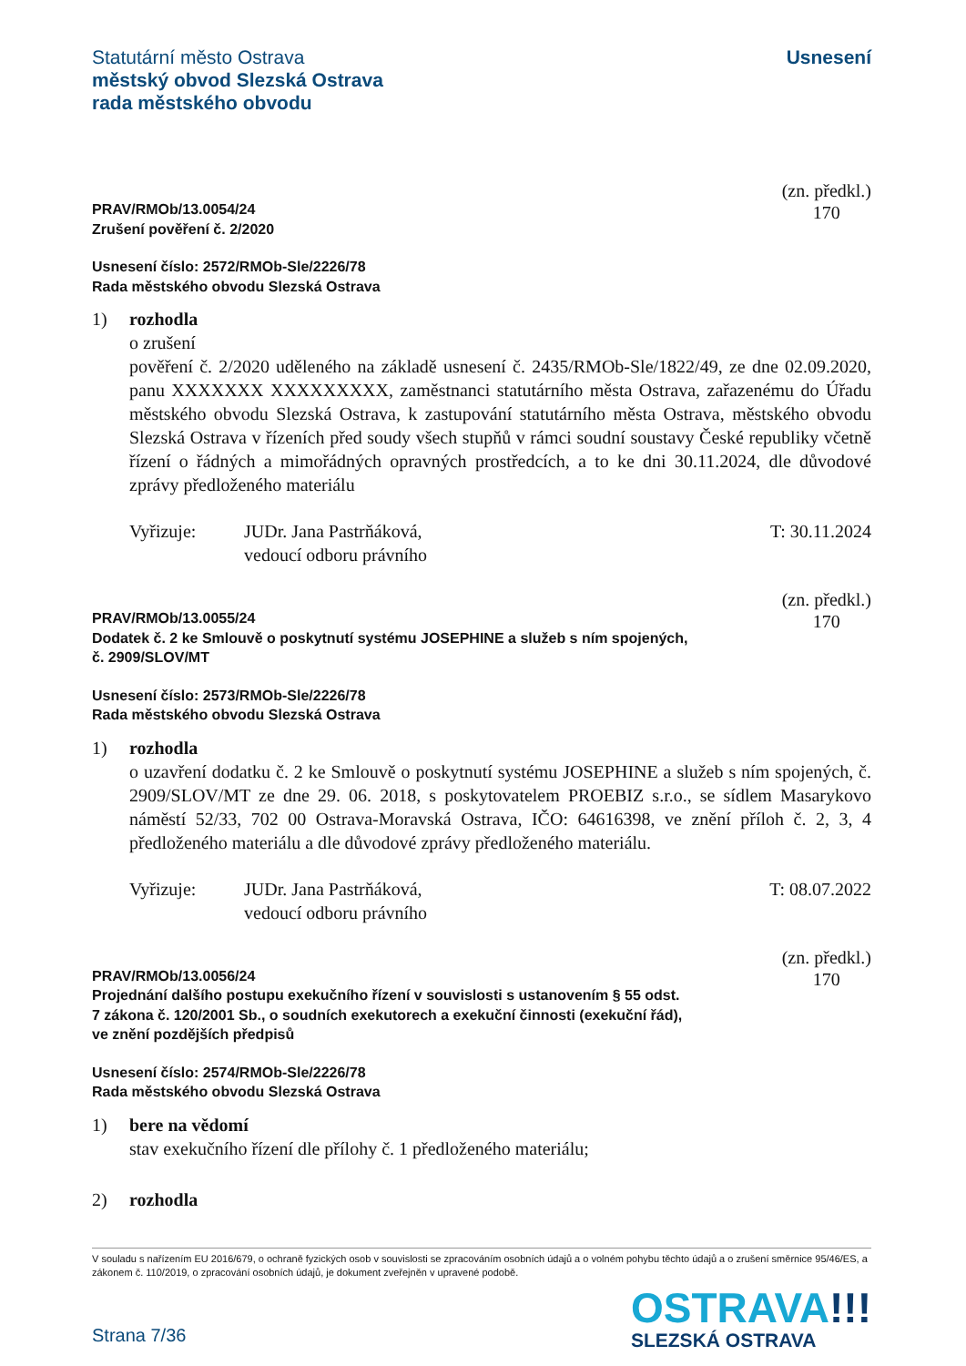Statutární město Ostrava
městský obvod Slezská Ostrava
rada městského obvodu
Usnesení
PRAV/RMOb/13.0054/24
Zrušení pověření č. 2/2020
(zn. předkl.)
170
Usnesení číslo: 2572/RMOb-Sle/2226/78
Rada městského obvodu Slezská Ostrava
1) rozhodla
o zrušení
pověření č. 2/2020 uděleného na základě usnesení č. 2435/RMOb-Sle/1822/49, ze dne 02.09.2020, panu XXXXXXX XXXXXXXXX, zaměstnanci statutárního města Ostrava, zařazenému do Úřadu městského obvodu Slezská Ostrava, k zastupování statutárního města Ostrava, městského obvodu Slezská Ostrava v řízeních před soudy všech stupňů v rámci soudní soustavy České republiky včetně řízení o řádných a mimořádných opravných prostředcích, a to ke dni 30.11.2024, dle důvodové zprávy předloženého materiálu
Vyřizuje: JUDr. Jana Pastrňáková,
vedoucí odboru právního
T: 30.11.2024
PRAV/RMOb/13.0055/24
Dodatek č. 2 ke Smlouvě o poskytnutí systému JOSEPHINE a služeb s ním spojených,
č. 2909/SLOV/MT
(zn. předkl.)
170
Usnesení číslo: 2573/RMOb-Sle/2226/78
Rada městského obvodu Slezská Ostrava
1) rozhodla
o uzavření dodatku č. 2 ke Smlouvě o poskytnutí systému JOSEPHINE a služeb s ním spojených, č. 2909/SLOV/MT ze dne 29. 06. 2018, s poskytovatelem PROEBIZ s.r.o., se sídlem Masarykovo náměstí 52/33, 702 00 Ostrava-Moravská Ostrava, IČO: 64616398, ve znění příloh č. 2, 3, 4 předloženého materiálu a dle důvodové zprávy předloženého materiálu.
Vyřizuje: JUDr. Jana Pastrňáková,
vedoucí odboru právního
T: 08.07.2022
PRAV/RMOb/13.0056/24
Projednání dalšího postupu exekučního řízení v souvislosti s ustanovením § 55 odst.
7 zákona č. 120/2001 Sb., o soudních exekutorech a exekuční činnosti (exekuční řád),
ve znění pozdějších předpisů
(zn. předkl.)
170
Usnesení číslo: 2574/RMOb-Sle/2226/78
Rada městského obvodu Slezská Ostrava
1) bere na vědomí
stav exekučního řízení dle přílohy č. 1 předloženého materiálu;
2) rozhodla
V souladu s nařízením EU 2016/679, o ochraně fyzických osob v souvislosti se zpracováním osobních údajů a o volném pohybu těchto údajů a o zrušení směrnice 95/46/ES, a zákonem č. 110/2019, o zpracování osobních údajů, je dokument zveřejněn v upravené podobě.
Strana 7/36
OSTRAVA!!!
SLEZSKÁ OSTRAVA